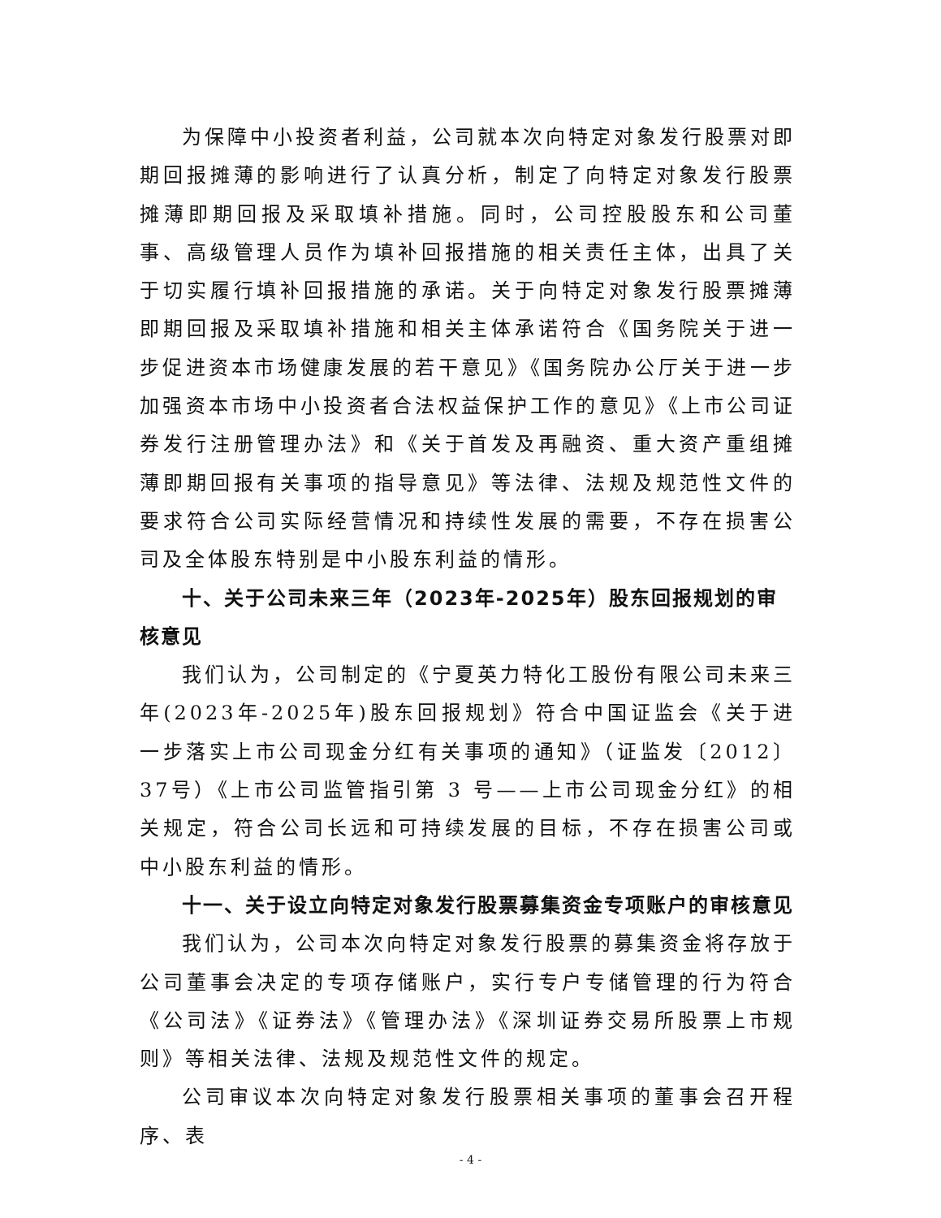为保障中小投资者利益，公司就本次向特定对象发行股票对即期回报摊薄的影响进行了认真分析，制定了向特定对象发行股票摊薄即期回报及采取填补措施。同时，公司控股股东和公司董事、高级管理人员作为填补回报措施的相关责任主体，出具了关于切实履行填补回报措施的承诺。关于向特定对象发行股票摊薄即期回报及采取填补措施和相关主体承诺符合《国务院关于进一步促进资本市场健康发展的若干意见》《国务院办公厅关于进一步加强资本市场中小投资者合法权益保护工作的意见》《上市公司证券发行注册管理办法》和《关于首发及再融资、重大资产重组摊薄即期回报有关事项的指导意见》等法律、法规及规范性文件的要求符合公司实际经营情况和持续性发展的需要，不存在损害公司及全体股东特别是中小股东利益的情形。
十、关于公司未来三年（2023年-2025年）股东回报规划的审核意见
我们认为，公司制定的《宁夏英力特化工股份有限公司未来三年(2023年-2025年)股东回报规划》符合中国证监会《关于进一步落实上市公司现金分红有关事项的通知》（证监发〔2012〕37号）《上市公司监管指引第 3 号——上市公司现金分红》的相关规定，符合公司长远和可持续发展的目标，不存在损害公司或中小股东利益的情形。
十一、关于设立向特定对象发行股票募集资金专项账户的审核意见
我们认为，公司本次向特定对象发行股票的募集资金将存放于公司董事会决定的专项存储账户，实行专户专储管理的行为符合《公司法》《证券法》《管理办法》《深圳证券交易所股票上市规则》等相关法律、法规及规范性文件的规定。
公司审议本次向特定对象发行股票相关事项的董事会召开程序、表
- 4 -